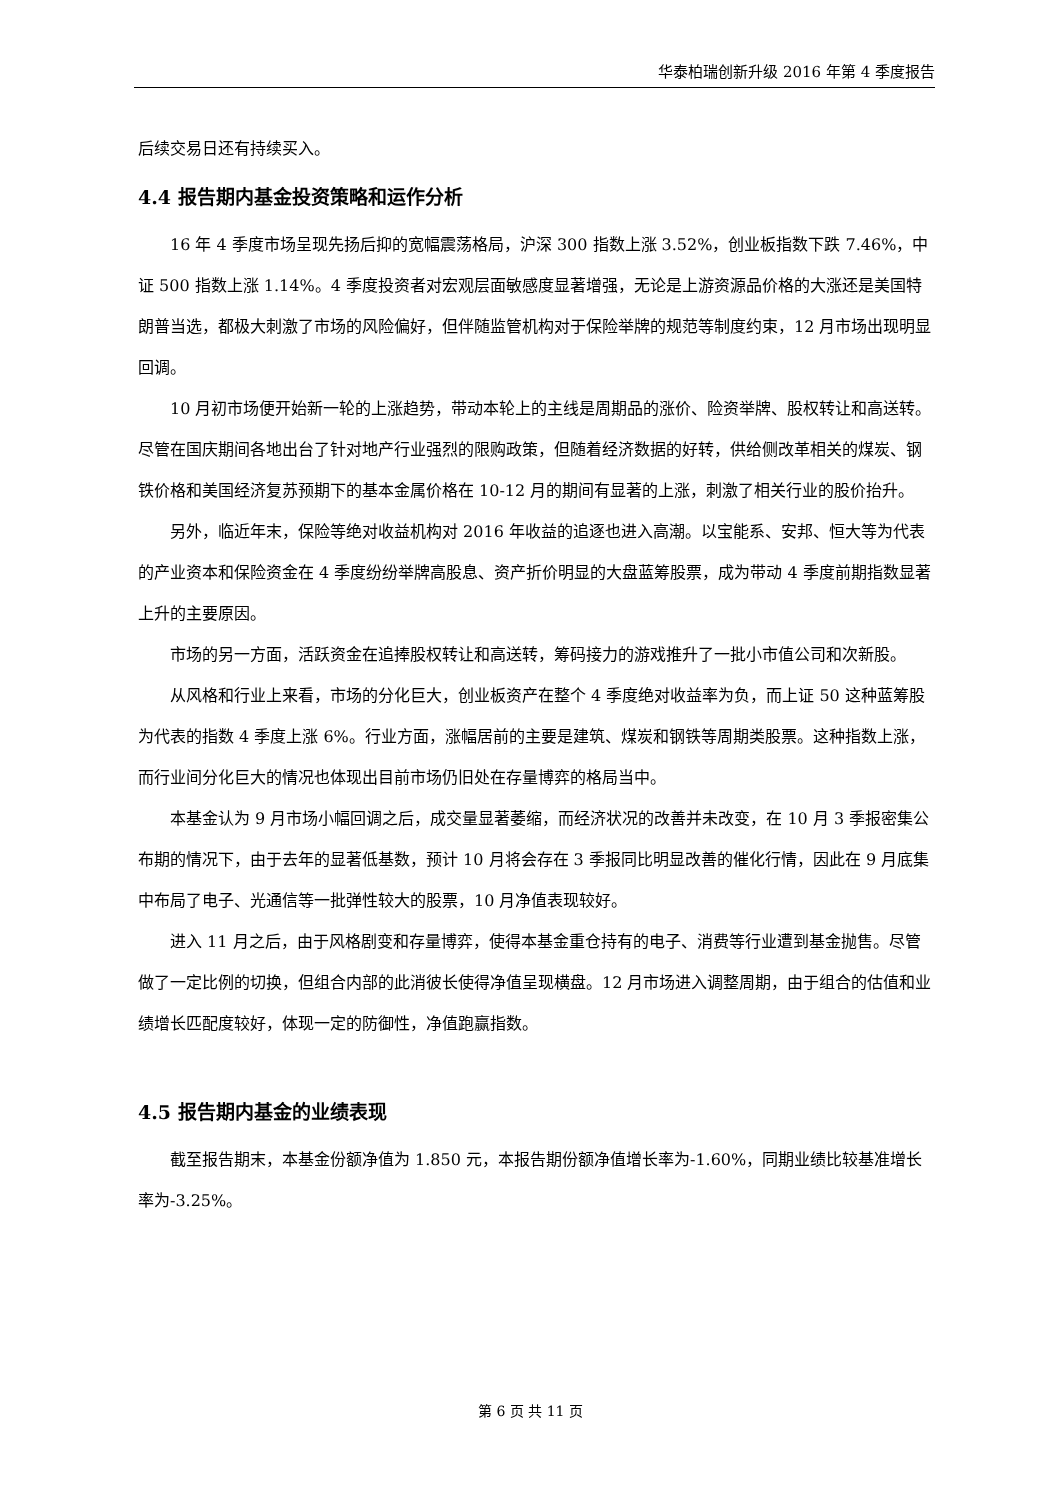华泰柏瑞创新升级 2016 年第 4 季度报告
后续交易日还有持续买入。
4.4 报告期内基金投资策略和运作分析
16 年 4 季度市场呈现先扬后抑的宽幅震荡格局，沪深 300 指数上涨 3.52%，创业板指数下跌 7.46%，中证 500 指数上涨 1.14%。4 季度投资者对宏观层面敏感度显著增强，无论是上游资源品价格的大涨还是美国特朗普当选，都极大刺激了市场的风险偏好，但伴随监管机构对于保险举牌的规范等制度约束，12 月市场出现明显回调。
10 月初市场便开始新一轮的上涨趋势，带动本轮上的主线是周期品的涨价、险资举牌、股权转让和高送转。尽管在国庆期间各地出台了针对地产行业强烈的限购政策，但随着经济数据的好转，供给侧改革相关的煤炭、钢铁价格和美国经济复苏预期下的基本金属价格在 10-12 月的期间有显著的上涨，刺激了相关行业的股价抬升。
另外，临近年末，保险等绝对收益机构对 2016 年收益的追逐也进入高潮。以宝能系、安邦、恒大等为代表的产业资本和保险资金在 4 季度纷纷举牌高股息、资产折价明显的大盘蓝筹股票，成为带动 4 季度前期指数显著上升的主要原因。
市场的另一方面，活跃资金在追捧股权转让和高送转，筹码接力的游戏推升了一批小市值公司和次新股。
从风格和行业上来看，市场的分化巨大，创业板资产在整个 4 季度绝对收益率为负，而上证 50 这种蓝筹股为代表的指数 4 季度上涨 6%。行业方面，涨幅居前的主要是建筑、煤炭和钢铁等周期类股票。这种指数上涨，而行业间分化巨大的情况也体现出目前市场仍旧处在存量博弈的格局当中。
本基金认为 9 月市场小幅回调之后，成交量显著萎缩，而经济状况的改善并未改变，在 10 月 3 季报密集公布期的情况下，由于去年的显著低基数，预计 10 月将会存在 3 季报同比明显改善的催化行情，因此在 9 月底集中布局了电子、光通信等一批弹性较大的股票，10 月净值表现较好。
进入 11 月之后，由于风格剧变和存量博弈，使得本基金重仓持有的电子、消费等行业遭到基金抛售。尽管做了一定比例的切换，但组合内部的此消彼长使得净值呈现横盘。12 月市场进入调整周期，由于组合的估值和业绩增长匹配度较好，体现一定的防御性，净值跑赢指数。
4.5 报告期内基金的业绩表现
截至报告期末，本基金份额净值为 1.850 元，本报告期份额净值增长率为-1.60%，同期业绩比较基准增长率为-3.25%。
第 6 页 共 11 页